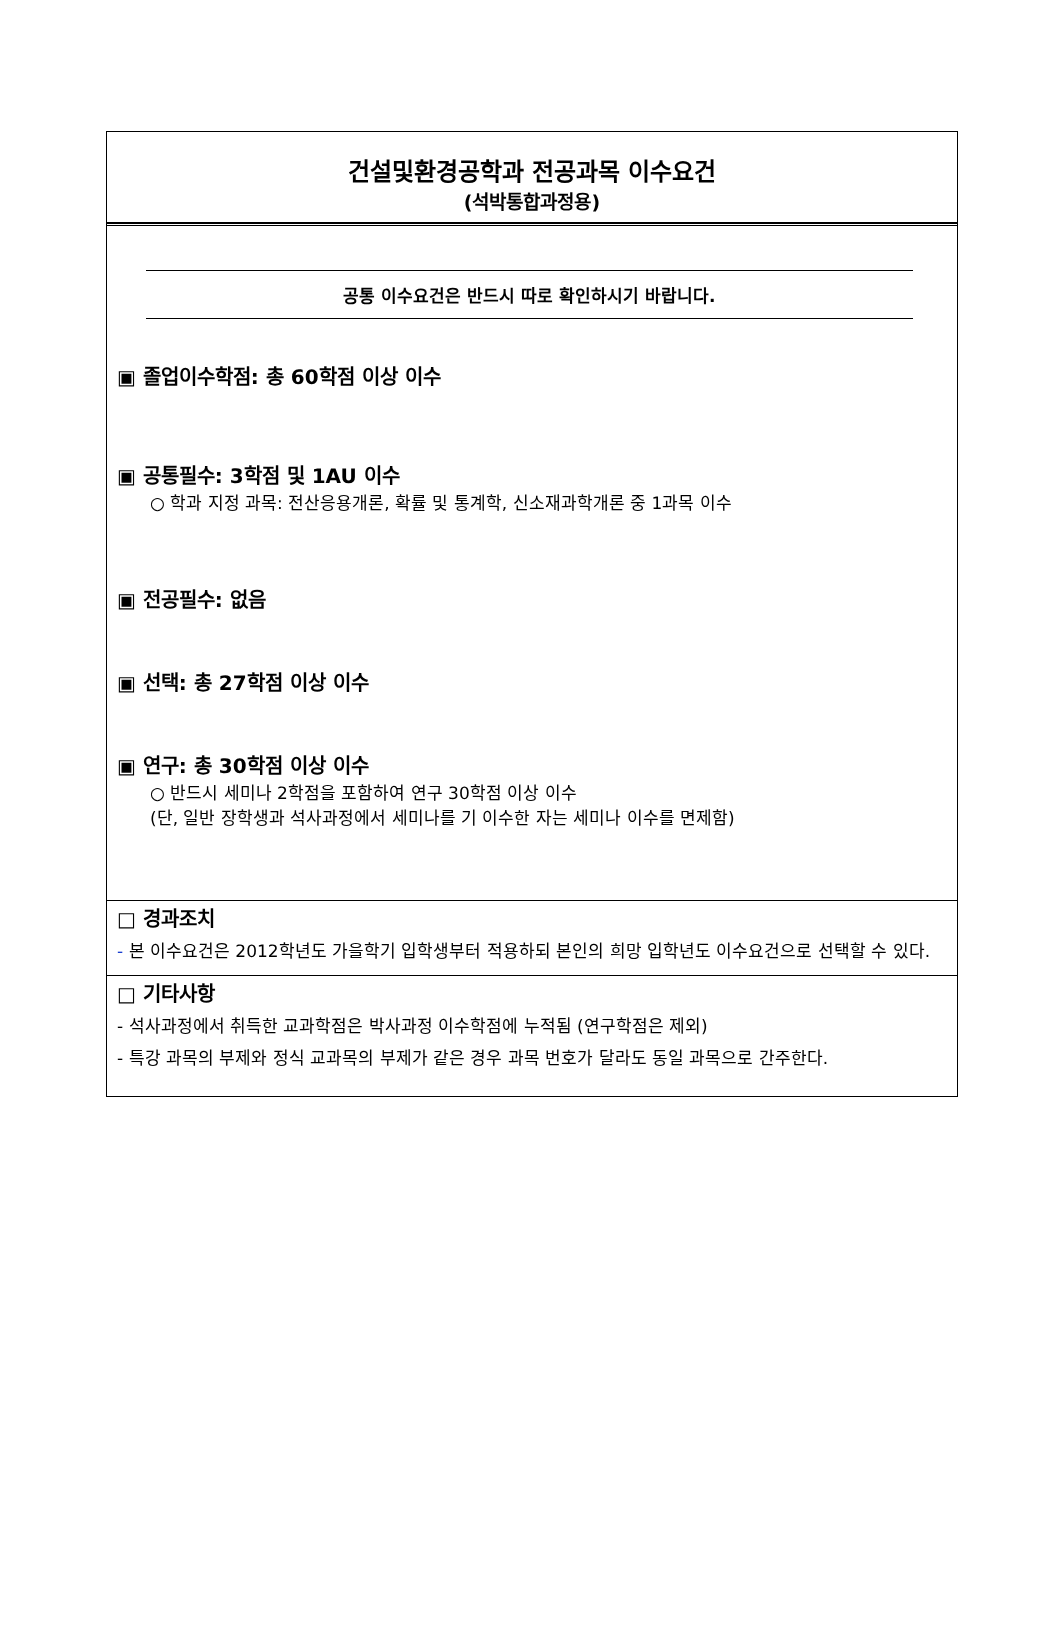건설및환경공학과 전공과목 이수요건
(석박통합과정용)
공통 이수요건은 반드시 따로 확인하시기 바랍니다.
▣ 졸업이수학점: 총 60학점 이상 이수
▣ 공통필수: 3학점 및 1AU 이수
○ 학과 지정 과목: 전산응용개론, 확률 및 통계학, 신소재과학개론 중 1과목 이수
▣ 전공필수: 없음
▣ 선택: 총 27학점 이상 이수
▣ 연구: 총 30학점 이상 이수
○ 반드시 세미나 2학점을 포함하여 연구 30학점 이상 이수
(단, 일반 장학생과 석사과정에서 세미나를 기 이수한 자는 세미나 이수를 면제함)
□ 경과조치
- 본 이수요건은 2012학년도 가을학기 입학생부터 적용하되 본인의 희망 입학년도 이수요건으로 선택할 수 있다.
□ 기타사항
- 석사과정에서 취득한 교과학점은 박사과정 이수학점에 누적됨 (연구학점은 제외)
- 특강 과목의 부제와 정식 교과목의 부제가 같은 경우 과목 번호가 달라도 동일 과목으로 간주한다.